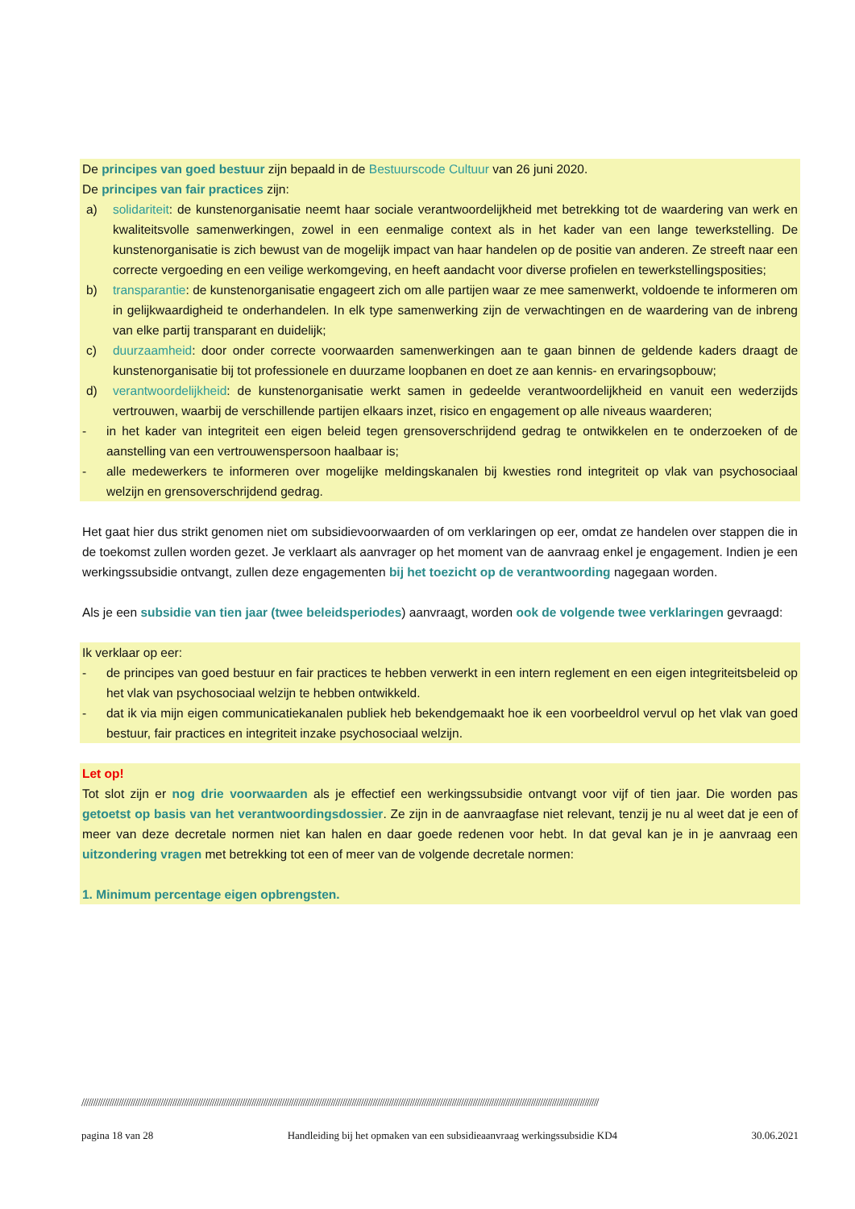De principes van goed bestuur zijn bepaald in de Bestuurscode Cultuur van 26 juni 2020.
De principes van fair practices zijn:
a) solidariteit: de kunstenorganisatie neemt haar sociale verantwoordelijkheid met betrekking tot de waardering van werk en kwaliteitsvolle samenwerkingen, zowel in een eenmalige context als in het kader van een lange tewerkstelling. De kunstenorganisatie is zich bewust van de mogelijk impact van haar handelen op de positie van anderen. Ze streeft naar een correcte vergoeding en een veilige werkomgeving, en heeft aandacht voor diverse profielen en tewerkstellingsposities;
b) transparantie: de kunstenorganisatie engageert zich om alle partijen waar ze mee samenwerkt, voldoende te informeren om in gelijkwaardigheid te onderhandelen. In elk type samenwerking zijn de verwachtingen en de waardering van de inbreng van elke partij transparant en duidelijk;
c) duurzaamheid: door onder correcte voorwaarden samenwerkingen aan te gaan binnen de geldende kaders draagt de kunstenorganisatie bij tot professionele en duurzame loopbanen en doet ze aan kennis- en ervaringsopbouw;
d) verantwoordelijkheid: de kunstenorganisatie werkt samen in gedeelde verantwoordelijkheid en vanuit een wederzijds vertrouwen, waarbij de verschillende partijen elkaars inzet, risico en engagement op alle niveaus waarderen;
- in het kader van integriteit een eigen beleid tegen grensoverschrijdend gedrag te ontwikkelen en te onderzoeken of de aanstelling van een vertrouwenspersoon haalbaar is;
- alle medewerkers te informeren over mogelijke meldingskanalen bij kwesties rond integriteit op vlak van psychosociaal welzijn en grensoverschrijdend gedrag.
Het gaat hier dus strikt genomen niet om subsidievoorwaarden of om verklaringen op eer, omdat ze handelen over stappen die in de toekomst zullen worden gezet. Je verklaart als aanvrager op het moment van de aanvraag enkel je engagement. Indien je een werkingssubsidie ontvangt, zullen deze engagementen bij het toezicht op de verantwoording nagegaan worden.
Als je een subsidie van tien jaar (twee beleidsperiodes) aanvraagt, worden ook de volgende twee verklaringen gevraagd:
Ik verklaar op eer:
- de principes van goed bestuur en fair practices te hebben verwerkt in een intern reglement en een eigen integriteitsbeleid op het vlak van psychosociaal welzijn te hebben ontwikkeld.
- dat ik via mijn eigen communicatiekanalen publiek heb bekendgemaakt hoe ik een voorbeeldrol vervul op het vlak van goed bestuur, fair practices en integriteit inzake psychosociaal welzijn.
Let op!
Tot slot zijn er nog drie voorwaarden als je effectief een werkingssubsidie ontvangt voor vijf of tien jaar. Die worden pas getoetst op basis van het verantwoordingsdossier. Ze zijn in de aanvraagfase niet relevant, tenzij je nu al weet dat je een of meer van deze decretale normen niet kan halen en daar goede redenen voor hebt. In dat geval kan je in je aanvraag een uitzondering vragen met betrekking tot een of meer van de volgende decretale normen:
1. Minimum percentage eigen opbrengsten.
//////////////////////////////////////////////////////////////////////////////////////////////////////////////////////////////////////////////////////////////////////////////////////////////////////////////////////////////
pagina 18 van 28 Handleiding bij het opmaken van een subsidieaanvraag werkingssubsidie KD4 30.06.2021